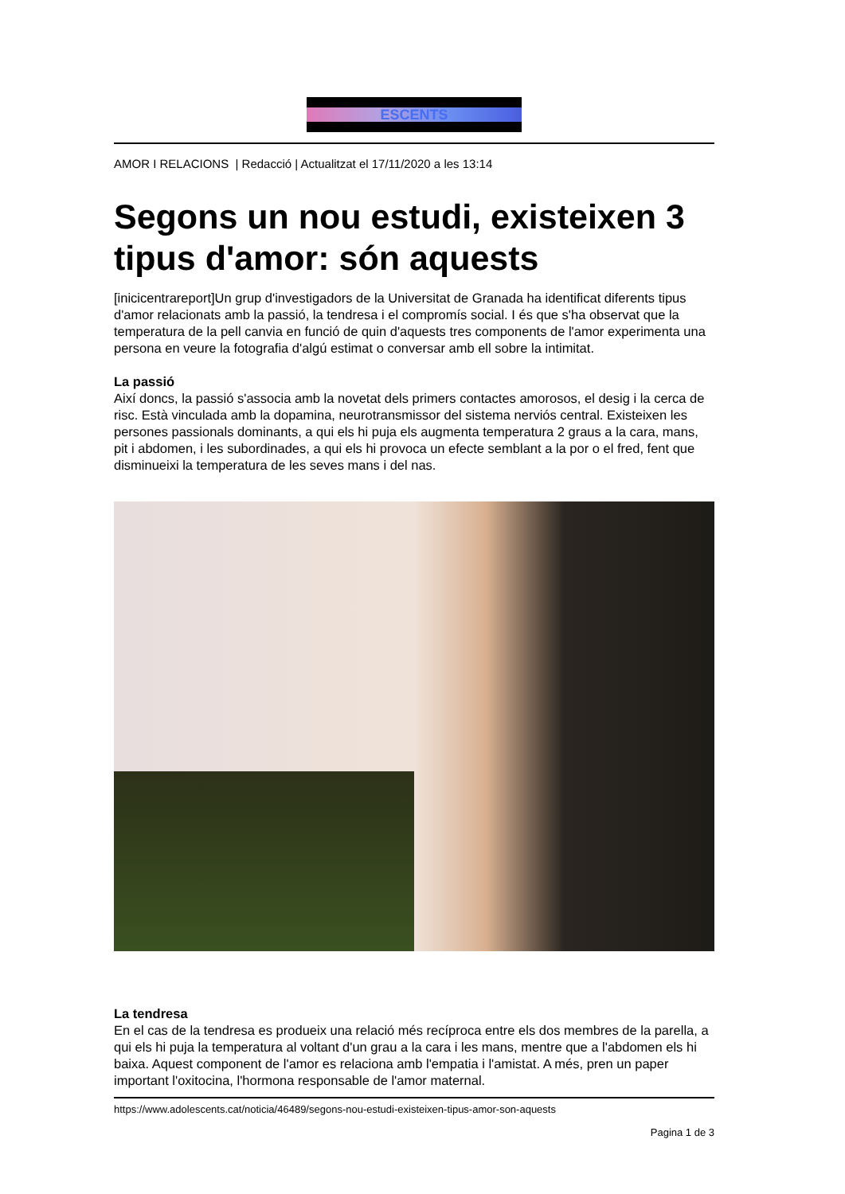ESCENTS
AMOR I RELACIONS | Redacció | Actualitzat el 17/11/2020 a les 13:14
Segons un nou estudi, existeixen 3 tipus d'amor: són aquests
[inicicentrareport]Un grup d'investigadors de la Universitat de Granada ha identificat diferents tipus d'amor relacionats amb la passió, la tendresa i el compromís social. I és que s'ha observat que la temperatura de la pell canvia en funció de quin d'aquests tres components de l'amor experimenta una persona en veure la fotografia d'algú estimat o conversar amb ell sobre la intimitat.
La passió
Així doncs, la passió s'associa amb la novetat dels primers contactes amorosos, el desig i la cerca de risc. Està vinculada amb la dopamina, neurotransmissor del sistema nerviós central. Existeixen les persones passionals dominants, a qui els hi puja els augmenta temperatura 2 graus a la cara, mans, pit i abdomen, i les subordinades, a qui els hi provoca un efecte semblant a la por o el fred, fent que disminueixi la temperatura de les seves mans i del nas.
La tendresa
En el cas de la tendresa es produeix una relació més recíproca entre els dos membres de la parella, a qui els hi puja la temperatura al voltant d'un grau a la cara i les mans, mentre que a l'abdomen els hi baixa. Aquest component de l'amor es relaciona amb l'empatia i l'amistat. A més, pren un paper important l'oxitocina, l'hormona responsable de l'amor maternal.
https://www.adolescents.cat/noticia/46489/segons-nou-estudi-existeixen-tipus-amor-son-aquests
Pagina 1 de 3